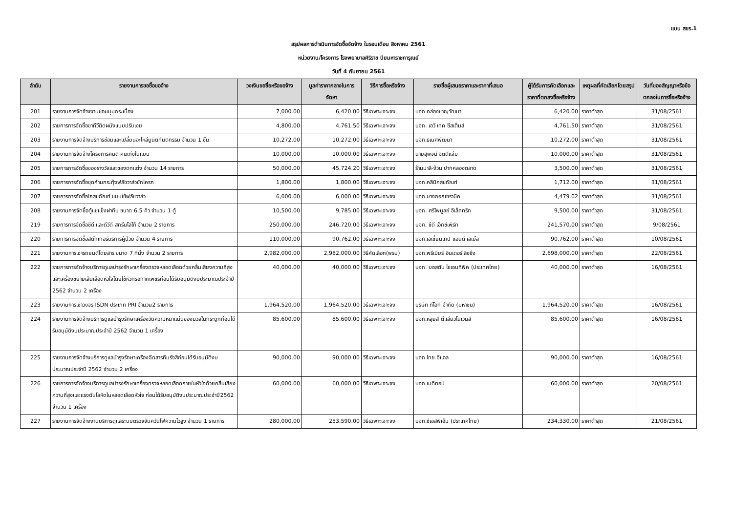แบบ สขร.1
สรุปผลการดำเนินการจัดซื้อจัดจ้าง ในรอบเดือน สิงหาคม 2561
หน่วยงาน/โครงการ โรงพยาบาลศิริราช ปิยมหาราชการุณย์
วันที่ 4 กันยายน 2561
| ลำดับ | รายงานการขอซื้อขอจ้าง | วงเงินขอซื้อหรือขอจ้าง | มูลค่าราคากลางในการจัดหา | วิธีการซื้อหรือจ้าง | รายชื่อผู้เสนอราคาและราคาที่เสนอ | ผู้ได้รับการคัดเลือกและราคาที่ตกลงซื้อหรือจ้าง | เหตุผลที่คัดเลือกโดยสรุป | วันที่ของสัญญาหรือข้อตกลงในการซื้อหรือจ้าง |
| --- | --- | --- | --- | --- | --- | --- | --- | --- |
| 201 | รายงานการจัดจ้างงานซ่อมมุมกระเบื้อง | 7,000.00 | 6,420.00 | วิธีเฉพาะเจาะจง | บจก.คล่องชาญวัฒนา | 6,420.00 | ราคาต่ำสุด | 31/08/2561 |
| 202 | รายการการจัดซื้อขาทีวีติดผนังแบบปรับเงย | 4,800.00 | 4,761.50 | วิธีเฉพาะเจาะจง | บจก. เอวี เทค ซีสเต็มส์ | 4,761.50 | ราคาต่ำสุด | 31/08/2561 |
| 203 | รายงานการจัดจ้างบริการซ่อมและเปลี่ยนอะไหล่ยูนิตทันตกรรม จำนวน 1 ชิ้น | 10,272.00 | 10,272.00 | วิธีเฉพาะเจาะจง | บจก.ธเนศพัฒนา | 10,272.00 | ราคาต่ำสุด | 31/08/2561 |
| 204 | รายงานการจัดจ้างโครงการคนดี คนเก่งในแบบ | 10,000.00 | 10,000.00 | วิธีเฉพาะเจาะจง | นายสุพจน์ จิตต์แจ่ม | 10,000.00 | ราคาต่ำสุด | 31/08/2561 |
| 205 | รายการการจัดซื้อของรางวัลและของตกแต่ง จำนวน 14 รายการ | 50,000.00 | 45,724.20 | วิธีเฉพาะเจาะจง | ร้านมาลี-ง้วน ปากคลองตลาด | 3,500.00 | ราคาต่ำสุด | 31/08/2561 |
| 206 | รายการการจัดซื้อชุดก้านกระทุ้งฟลัชวาล์วชักโครก | 1,800.00 | 1,800.00 | วิธีเฉพาะเจาะจง | บจก.คลีนิคสุขภัณฑ์ | 1,712.00 | ราคาต่ำสุด | 31/08/2561 |
| 207 | รายการการจัดซื้อโถสุขภัณฑ์ แบบใช้ฟลัชวาล์ว | 6,000.00 | 6,000.00 | วิธีเฉพาะเจาะจง | บจก.บางกอกเซรามิค | 4,479.02 | ราคาต่ำสุด | 31/08/2561 |
| 208 | รายงานการจัดซื้อตู้แช่แข็งฝาทึบ ขนาด 6.5 คิว จำนวน 1 ตู้ | 10,500.00 | 9,785.00 | วิธีเฉพาะเจาะจง | บจก. ศรีไพบูลย์ อีเล็คทริก | 9,500.00 | ราคาต่ำสุด | 31/08/2561 |
| 219 | รายการการจัดซื้อซีดี และดีวีดี สกรีนโลโก้ จำนวน 2 รายการ | 250,000.00 | 246,720.00 | วิธีเฉพาะเจาะจง | บจก. ซีดี เอ็กซ์เพิร์ท | 241,570.00 | ราคาต่ำสุด | 9/08/2561 |
| 220 | รายการการจัดซื้อสติ๊กเกอร์บริการผู้ป่วย จำนวน 4 รายการ | 110,000.00 | 90,762.00 | วิธีเฉพาะเจาะจง | บจก.เอเชี่ยนเทป แอนด์ เลเบิ้ล | 90,762.00 | ราคาต่ำสุด | 10/08/2561 |
| 221 | รายงานการเช่ารถยนต์โดยสาร ขนาด 7 ที่นั่ง จำนวน 2 รายการ | 2,982,000.00 | 2,982,000.00 | วิธีคัดเลือก(พรบ) | บจก.พรีเมียร์ อินเตอร์ ลิซซิ่ง | 2,698,000.00 | ราคาต่ำสุด | 22/08/2561 |
| 222 | รายการการจัดจ้างบริการดูแลบำรุงรักษาเครื่องตรวจหลอดเลือดด้วยคลื่นเสียงความถี่สูงและเครื่องขยายเส้นเลือดหัวใจโดยใช้หัวกรอกากเพชรก่อนได้รับอนุมัติงบประมาณประจำปี 2562 จำนวน 2 เครื่อง | 40,000.00 | 40,000.00 | วิธีเฉพาะเจาะจง | บจก. บอสตัน ไซเอนทิฟิค (ประเทศไทย) | 40,000.00 | ราคาต่ำสุด | 16/08/2561 |
| 223 | รายงานการเช่าวงจร ISDN ประเภท PRI จำนวน2 รายการ | 1,964,520.00 | 1,964,520.00 | วิธีเฉพาะเจาะจง | บริษัท ทีโอที จำกัด (มหาชน) | 1,964,520.00 | ราคาต่ำสุด | 16/08/2561 |
| 224 | รายงานการจัดจ้างบริการดูแลบำรุงรักษาเครื่องวัดความหนาแน่นของมวลในกระดูกก่อนได้รับอนุมัติงบประมาณประจำปี 2562 จำนวน 1 เครื่อง | 85,600.00 | 85,600.00 | วิธีเฉพาะเจาะจง | บจก.หลุยส์ ตี.เลียวโนเวนส์ | 85,600.00 | ราคาต่ำสุด | 16/08/2561 |
| 225 | รายงานการจัดจ้างบริการดูแลบำรุงรักษาเครื่องฉีดสารทึบรังสีก่อนได้รับอนุมัติงบประมาณประจำปี 2562 จำนวน 2 เครื่อง | 90,000.00 | 90,000.00 | วิธีเฉพาะเจาะจง | บจก.ไทย จีแอล | 90,000.00 | ราคาต่ำสุด | 16/08/2561 |
| 226 | รายการการจัดจ้างบริการดูแลบำรุงรักษาเครื่องตรวจหลอดเลือดภายในหัวใจด้วยคลื่นเสียงความถี่สูงและแรงดันโลหิตในหลอดเลือดหัวใจ ก่อนได้รับอนุมัติงบประมาณประจำปี2562 จำนวน 1 เครื่อง | 60,000.00 | 60,000.00 | วิธีเฉพาะเจาะจง | บจก.เมดิทอป | 60,000.00 | ราคาต่ำสุด | 20/08/2561 |
| 227 | รายงานการจัดจ้างงานบริการดูแลระบบตรวจจับควันไฟความไวสูง จำนวน 1 รายการ | 280,000.00 | 253,590.00 | วิธีเฉพาะเจาะจง | บจก.ซีเอสพีเอ็ม (ประเทศไทย) | 234,330.00 | ราคาต่ำสุด | 21/08/2561 |